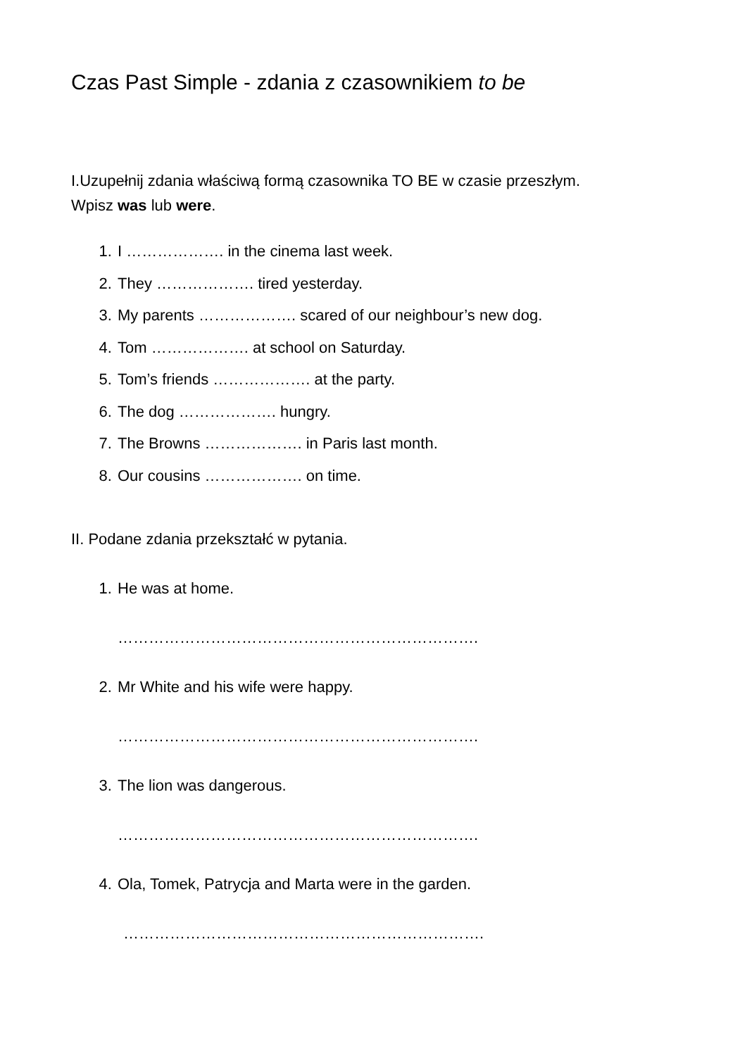Czas Past Simple - zdania z czasownikiem to be
I.Uzupełnij zdania właściwą formą czasownika TO BE w czasie przeszłym.
Wpisz was lub were.
1. I ………………. in the cinema last week.
2. They ………………. tired yesterday.
3. My parents ………………. scared of our neighbour’s new dog.
4. Tom ………………. at school on Saturday.
5. Tom’s friends ………………. at the party.
6. The dog ………………. hungry.
7. The Browns ………………. in Paris last month.
8. Our cousins ………………. on time.
II. Podane zdania przekształć w pytania.
1. He was at home.
…………………………………………………………….
2. Mr White and his wife were happy.
…………………………………………………………….
3. The lion was dangerous.
…………………………………………………………….
4. Ola, Tomek, Patrycja and Marta were in the garden.
…………………………………………………………….